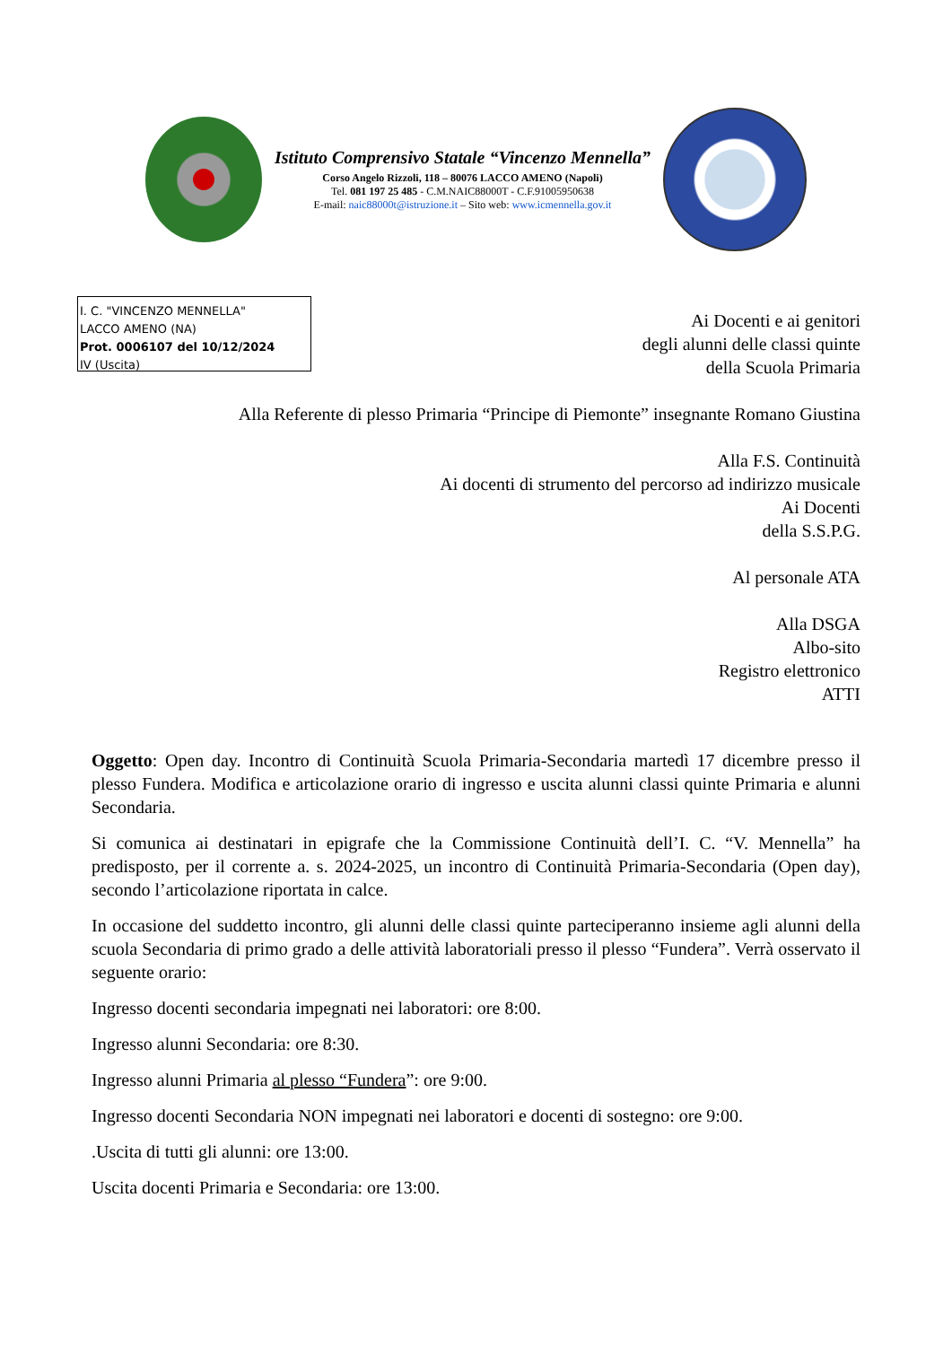Istituto Comprensivo Statale “Vincenzo Mennella”
Corso Angelo Rizzoli, 118 – 80076 LACCO AMENO (Napoli)
Tel. 081 197 25 485 - C.M.NAIC88000T - C.F.91005950638
E-mail: naic88000t@istruzione.it – Sito web: www.icmennella.gov.it
I. C. "VINCENZO MENNELLA"
LACCO AMENO (NA)
Prot. 0006107 del 10/12/2024
IV (Uscita)
Ai Docenti e ai genitori
degli alunni delle classi quinte
della Scuola Primaria
Alla Referente di plesso Primaria “Principe di Piemonte” insegnante Romano Giustina
Alla F.S. Continuità
Ai docenti di strumento del percorso ad indirizzo musicale
Ai Docenti
della S.S.P.G.
Al personale ATA
Alla DSGA
Albo-sito
Registro elettronico
ATTI
Oggetto: Open day. Incontro di Continuità Scuola Primaria-Secondaria martedì 17 dicembre presso il plesso Fundera. Modifica e articolazione orario di ingresso e uscita alunni classi quinte Primaria e alunni Secondaria.
Si comunica ai destinatari in epigrafe che la Commissione Continuità dell’I. C. “V. Mennella” ha predisposto, per il corrente a. s. 2024-2025, un incontro di Continuità Primaria-Secondaria (Open day), secondo l’articolazione riportata in calce.
In occasione del suddetto incontro, gli alunni delle classi quinte parteciperanno insieme agli alunni della scuola Secondaria di primo grado a delle attività laboratoriali presso il plesso “Fundera”. Verrà osservato il seguente orario:
Ingresso docenti secondaria impegnati nei laboratori: ore 8:00.
Ingresso alunni Secondaria: ore 8:30.
Ingresso alunni Primaria al plesso “Fundera”: ore 9:00.
Ingresso docenti Secondaria NON impegnati nei laboratori e docenti di sostegno: ore 9:00.
.Uscita di tutti gli alunni: ore 13:00.
Uscita docenti Primaria e Secondaria: ore 13:00.